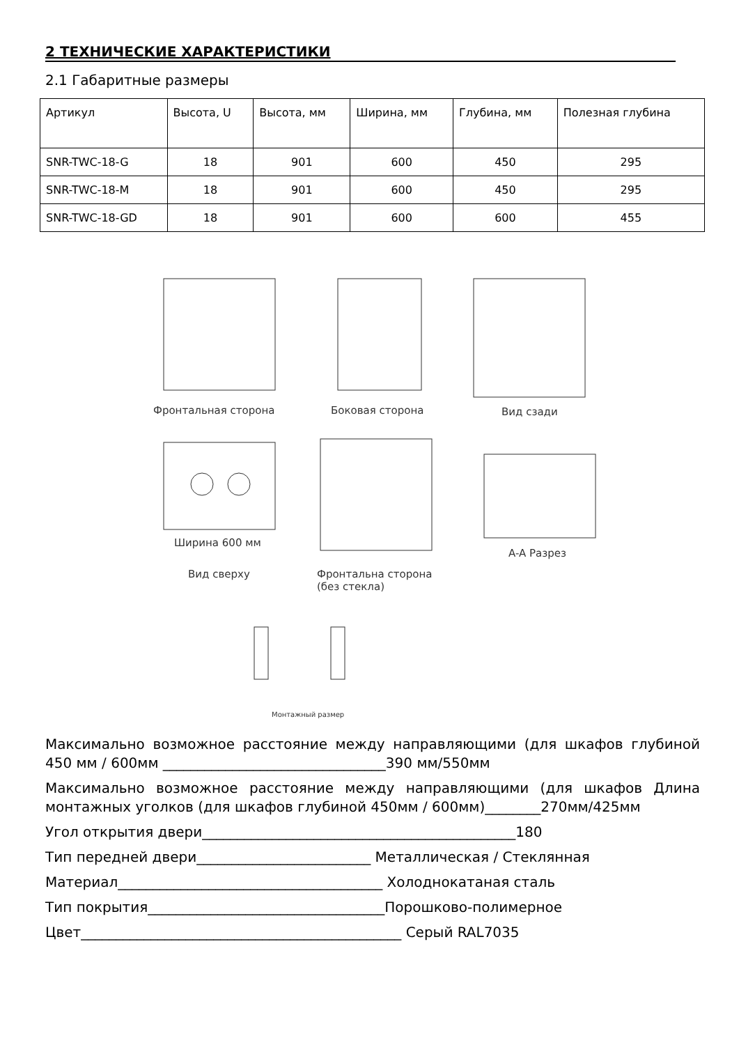2 ТЕХНИЧЕСКИЕ ХАРАКТЕРИСТИКИ
2.1 Габаритные размеры
| Артикул | Высота, U | Высота, мм | Ширина, мм | Глубина, мм | Полезная глубина |
| --- | --- | --- | --- | --- | --- |
| SNR-TWC-18-G | 18 | 901 | 600 | 450 | 295 |
| SNR-TWC-18-M | 18 | 901 | 600 | 450 | 295 |
| SNR-TWC-18-GD | 18 | 901 | 600 | 600 | 455 |
Фронтальная сторона Боковая сторона Вид сзади
Ширина 600 мм
Вид сверху
Фронтальна сторона
(без стекла)
A-A Разрез
Монтажный размер
Максимально возможное расстояние между направляющими (для шкафов глубиной 450 мм / 600мм ________________________________390 мм/550мм
Максимально возможное расстояние между направляющими (для шкафов Длина монтажных уголков (для шкафов глубиной 450мм / 600мм)________270мм/425мм
Угол открытия двери_____________________________________________180
Тип передней двери_________________________ Металлическая / Стеклянная
Материал______________________________________ Холоднокатаная сталь
Тип покрытия__________________________________Порошково-полимерное
Цвет______________________________________________ Серый RAL7035